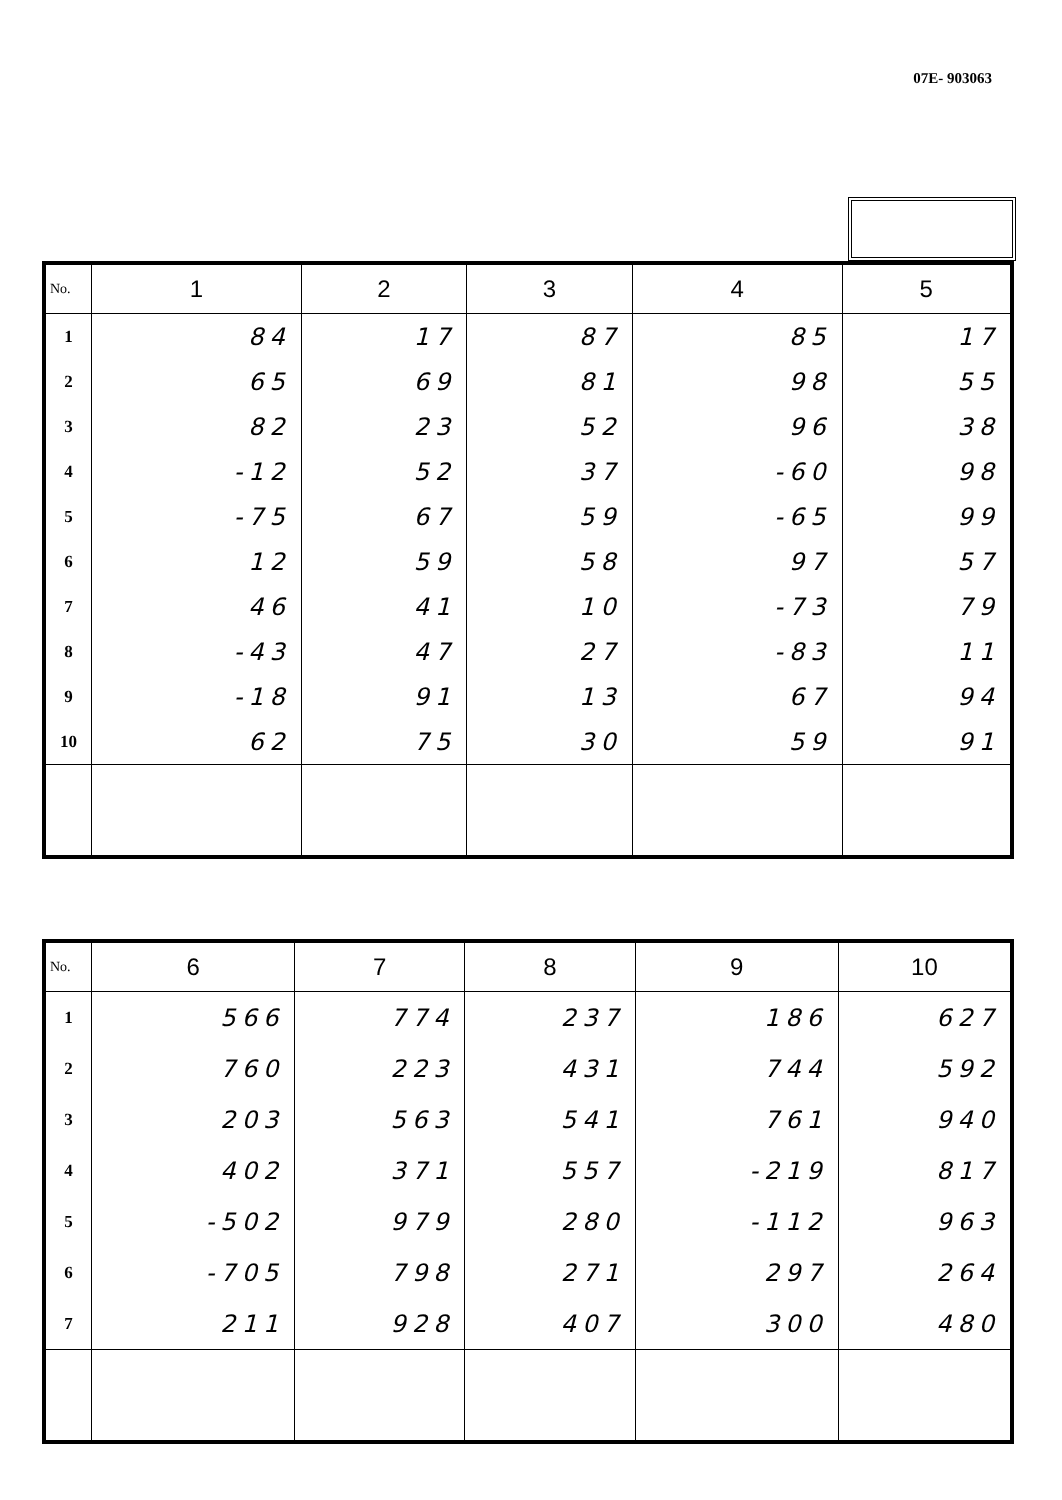07E- 903063
| No. | 1 | 2 | 3 | 4 | 5 |
| --- | --- | --- | --- | --- | --- |
| 1 | 84 | 17 | 87 | 85 | 17 |
| 2 | 65 | 69 | 81 | 98 | 55 |
| 3 | 82 | 23 | 52 | 96 | 38 |
| 4 | -12 | 52 | 37 | -60 | 98 |
| 5 | -75 | 67 | 59 | -65 | 99 |
| 6 | 12 | 59 | 58 | 97 | 57 |
| 7 | 46 | 41 | 10 | -73 | 79 |
| 8 | -43 | 47 | 27 | -83 | 11 |
| 9 | -18 | 91 | 13 | 67 | 94 |
| 10 | 62 | 75 | 30 | 59 | 91 |
| No. | 6 | 7 | 8 | 9 | 10 |
| --- | --- | --- | --- | --- | --- |
| 1 | 566 | 774 | 237 | 186 | 627 |
| 2 | 760 | 223 | 431 | 744 | 592 |
| 3 | 203 | 563 | 541 | 761 | 940 |
| 4 | 402 | 371 | 557 | -219 | 817 |
| 5 | -502 | 979 | 280 | -112 | 963 |
| 6 | -705 | 798 | 271 | 297 | 264 |
| 7 | 211 | 928 | 407 | 300 | 480 |